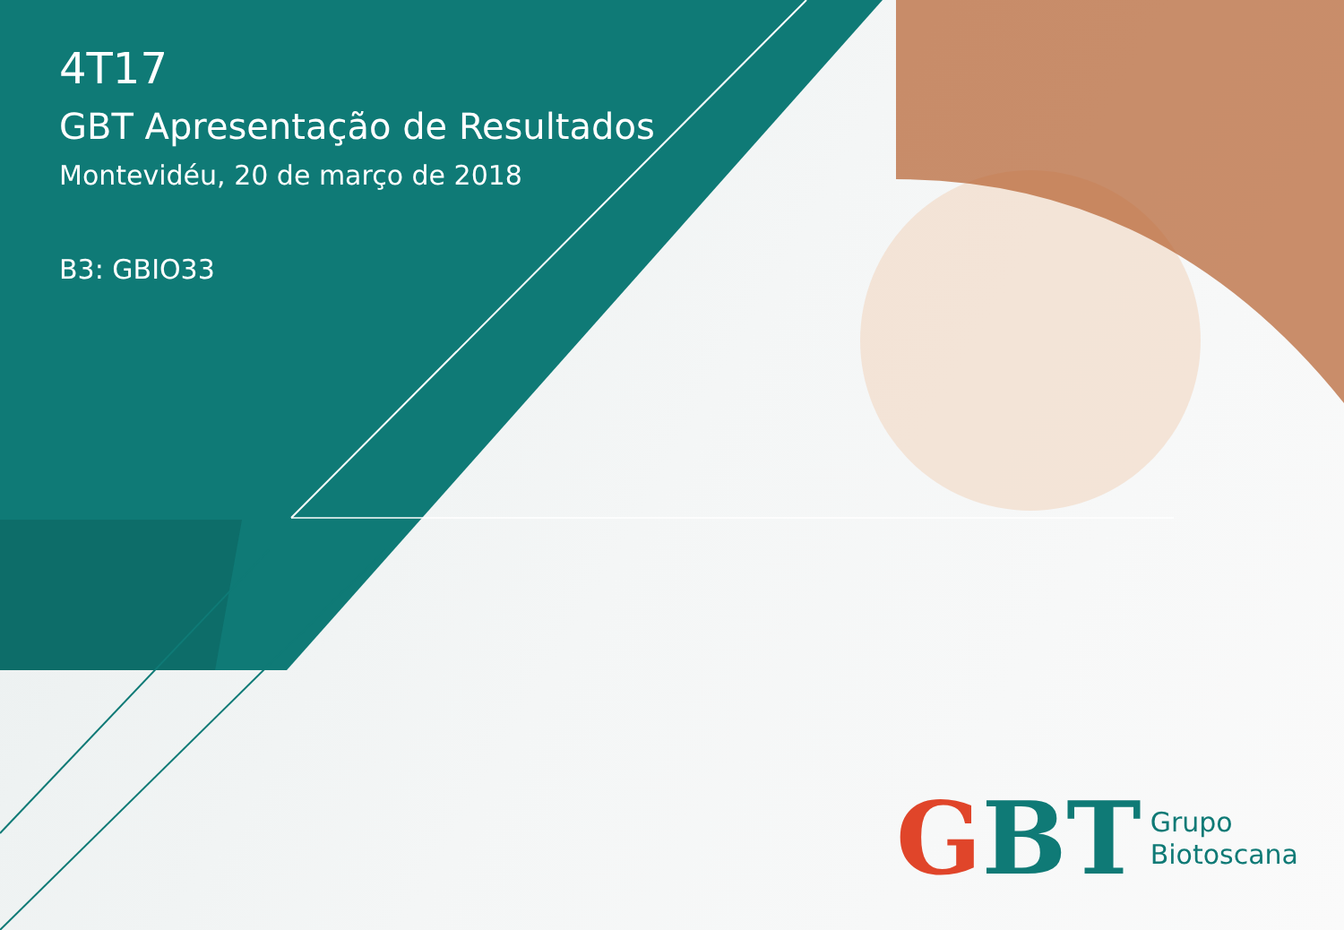4T17
GBT Apresentação de Resultados
Montevidéu, 20 de março de 2018
B3: GBIO33
G BT
Grupo
Biotoscana